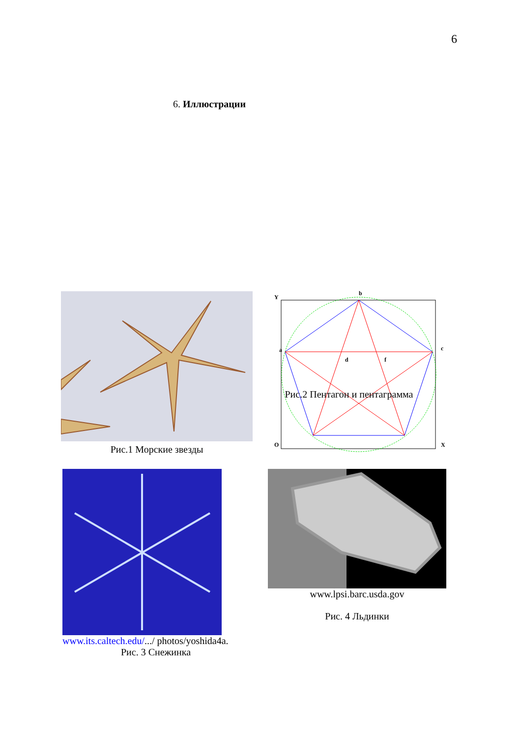6
6. Иллюстрации
Рис.1 Морские звезды
Y
b
a
c
d
f
O
X
Рис.2 Пентагон и пентаграмма
www.its.caltech.edu/.../ photos/yoshida4a.
Рис. 3 Снежинка
www.lpsi.barc.usda.gov
Рис. 4 Льдинки